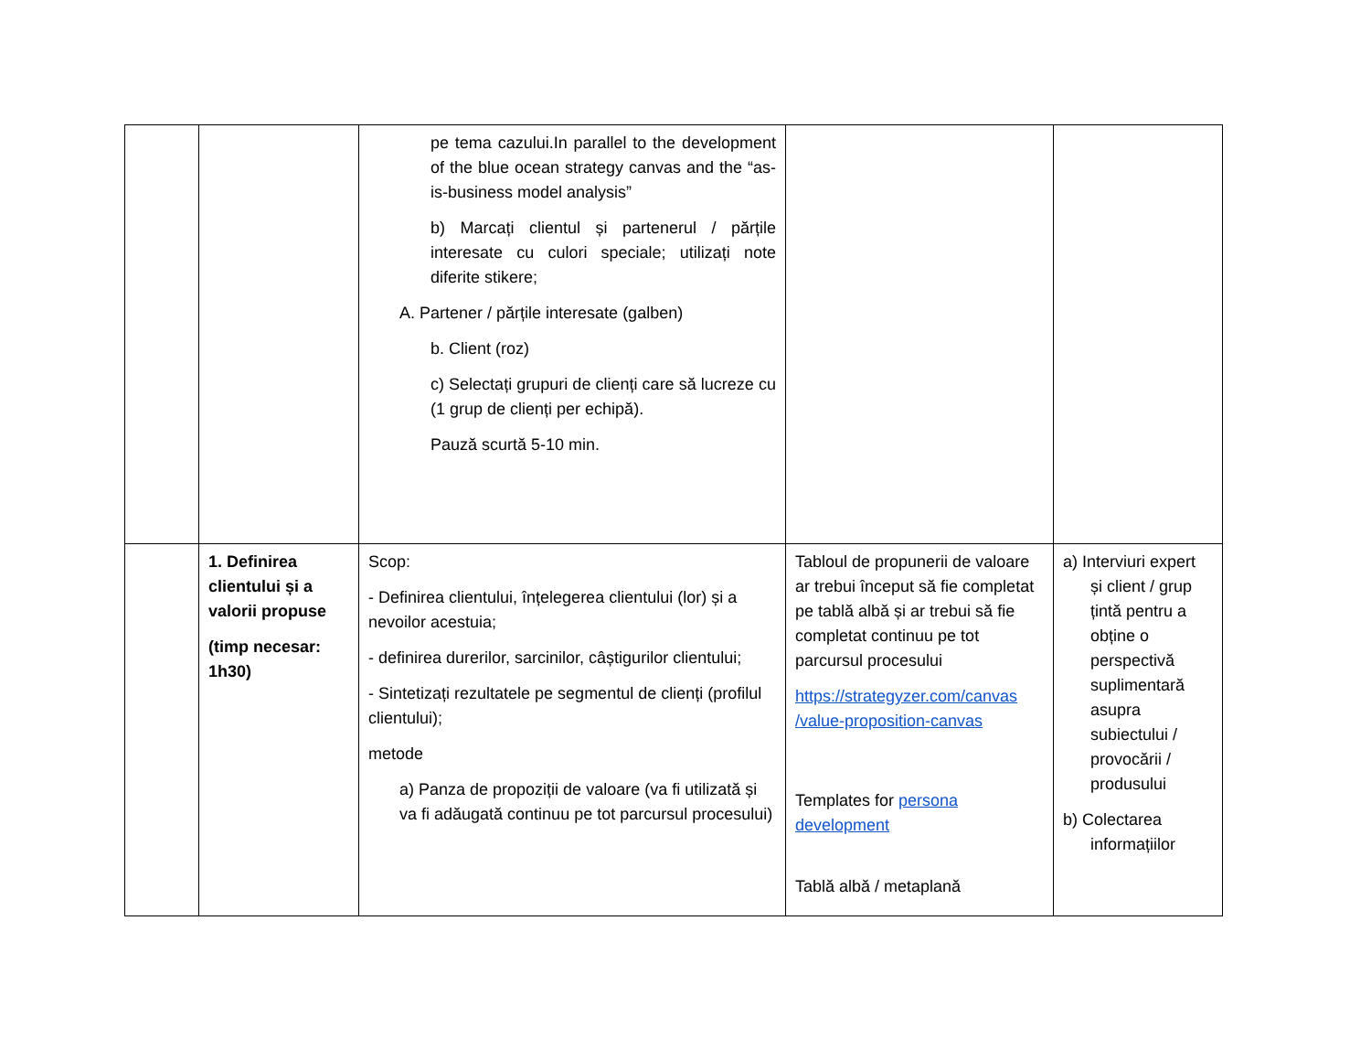| | | pe tema cazului.In parallel to the development of the blue ocean strategy canvas and the “as-is-business model analysis” b) Marcați clientul și partenerul / părțile interesate cu culori speciale; utilizați note diferite stikere; A. Partener / părțile interesate (galben) b. Client (roz) c) Selectați grupuri de clienți care să lucreze cu (1 grup de clienți per echipă). Pauză scurtă 5-10 min. | | |
| | 1. Definirea clientului și a valorii propuse (timp necesar: 1h30) | Scop: - Definirea clientului, înțelegerea clientului (lor) și a nevoilor acestuia; - definirea durerilor, sarcinilor, câștigurilor clientului; - Sintetizați rezultatele pe segmentul de clienți (profilul clientului); metode a) Panza de propoziții de valoare (va fi utilizată și va fi adăugată continuu pe tot parcursul procesului) | Tabloul de propunerii de valoare ar trebui început să fie completat pe tablă albă și ar trebui să fie completat continuu pe tot parcursul procesului https://strategyzer.com/canvas /value-proposition-canvas Templates for persona development Tablă albă / metaplană | a) Interviuri expert și client / grup țintă pentru a obține o perspectivă suplimentară asupra subiectului / provocării / produsului b) Colectarea informațiilor |